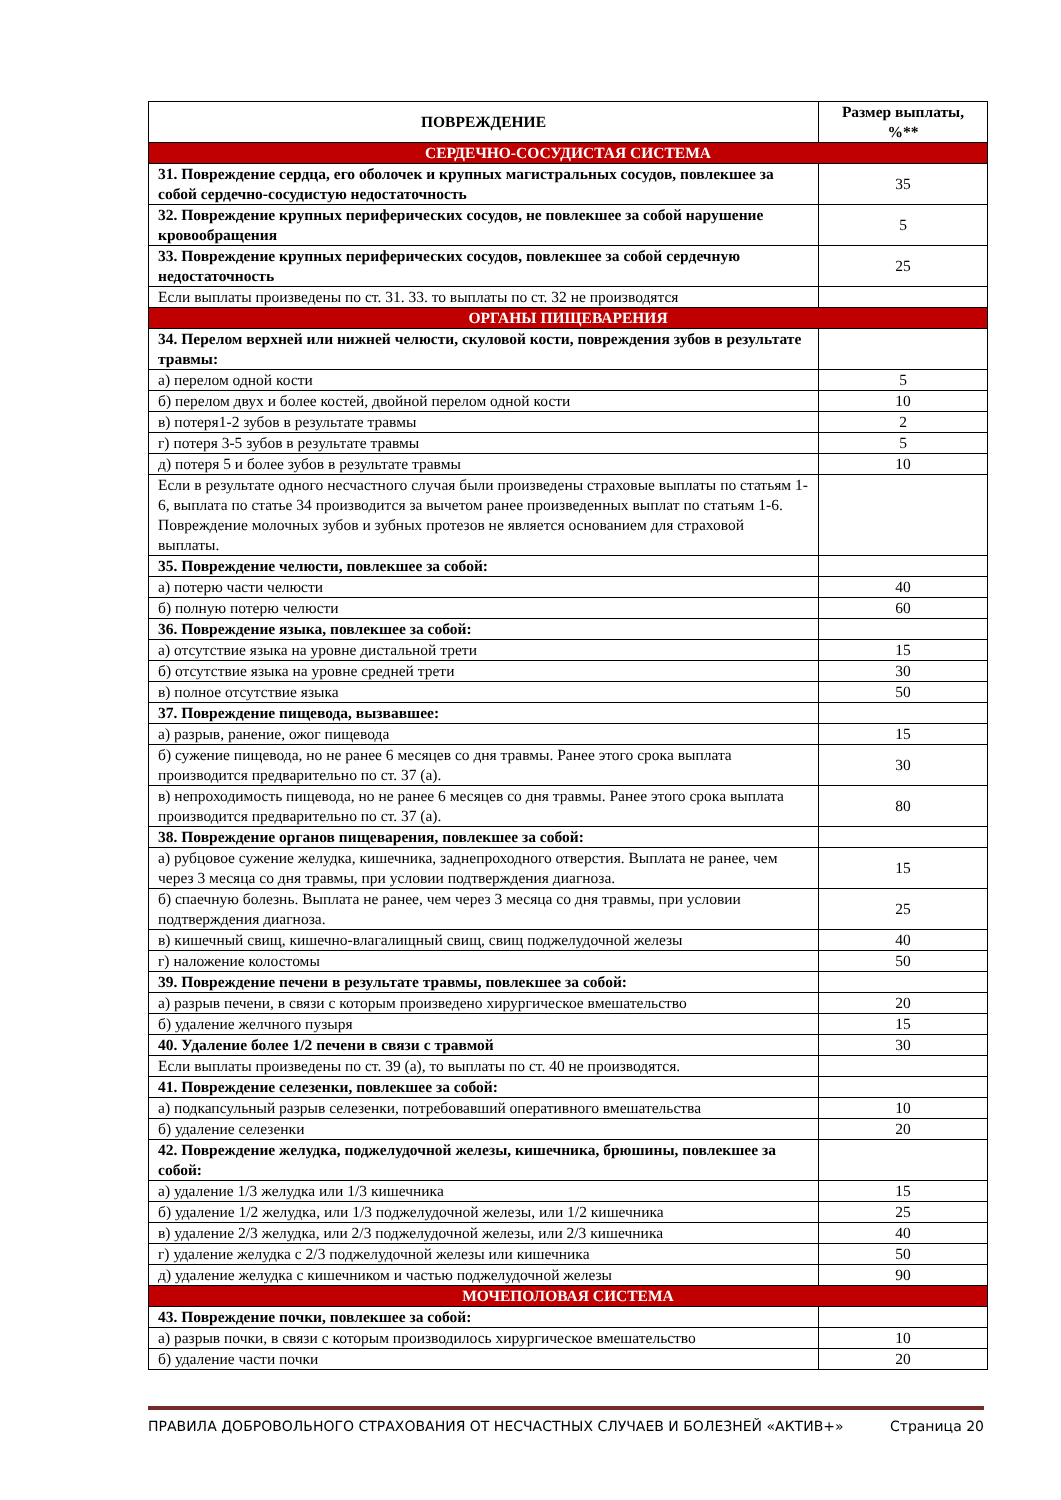| ПОВРЕЖДЕНИЕ | Размер выплаты, %** |
| --- | --- |
| СЕРДЕЧНО-СОСУДИСТАЯ СИСТЕМА | |
| 31. Повреждение сердца, его оболочек и крупных магистральных сосудов, повлекшее за собой сердечно-сосудистую недостаточность | 35 |
| 32. Повреждение крупных периферических сосудов, не повлекшее за собой нарушение кровообращения | 5 |
| 33. Повреждение крупных периферических сосудов, повлекшее за собой сердечную недостаточность | 25 |
| Если выплаты произведены по ст. 31. 33. то выплаты по ст. 32 не производятся | |
| ОРГАНЫ ПИЩЕВАРЕНИЯ | |
| 34. Перелом верхней или нижней челюсти, скуловой кости, повреждения зубов в результате травмы: | |
| а) перелом одной кости | 5 |
| б) перелом двух и более костей, двойной перелом одной кости | 10 |
| в) потеря1-2 зубов в результате травмы | 2 |
| г) потеря 3-5 зубов в результате травмы | 5 |
| д) потеря 5 и более зубов в результате травмы | 10 |
| Если в результате одного несчастного случая были произведены страховые выплаты по статьям 1-6, выплата по статье 34 производится за вычетом ранее произведенных выплат по статьям 1-6. Повреждение молочных зубов и зубных протезов не является основанием для страховой выплаты. | |
| 35. Повреждение челюсти, повлекшее за собой: | |
| а) потерю части челюсти | 40 |
| б) полную потерю челюсти | 60 |
| 36. Повреждение языка, повлекшее за собой: | |
| а) отсутствие языка на уровне дистальной трети | 15 |
| б) отсутствие языка на уровне средней трети | 30 |
| в) полное отсутствие языка | 50 |
| 37. Повреждение пищевода, вызвавшее: | |
| а) разрыв, ранение, ожог пищевода | 15 |
| б) сужение пищевода, но не ранее 6 месяцев со дня травмы. Ранее этого срока выплата производится предварительно по ст. 37 (а). | 30 |
| в) непроходимость пищевода, но не ранее 6 месяцев со дня травмы. Ранее этого срока выплата производится предварительно по ст. 37 (а). | 80 |
| 38. Повреждение органов пищеварения, повлекшее за собой: | |
| а) рубцовое сужение желудка, кишечника, заднепроходного отверстия. Выплата не ранее, чем через 3 месяца со дня травмы, при условии подтверждения диагноза. | 15 |
| б) спаечную болезнь. Выплата не ранее, чем через 3 месяца со дня травмы, при условии подтверждения диагноза. | 25 |
| в) кишечный свищ, кишечно-влагалищный свищ, свищ поджелудочной железы | 40 |
| г) наложение колостомы | 50 |
| 39. Повреждение печени в результате травмы, повлекшее за собой: | |
| а) разрыв печени, в связи с которым произведено хирургическое вмешательство | 20 |
| б) удаление желчного пузыря | 15 |
| 40. Удаление более 1/2 печени в связи с травмой | 30 |
| Если выплаты произведены по ст. 39 (а), то выплаты по ст. 40 не производятся. | |
| 41. Повреждение селезенки, повлекшее за собой: | |
| а) подкапсульный разрыв селезенки, потребовавший оперативного вмешательства | 10 |
| б) удаление селезенки | 20 |
| 42. Повреждение желудка, поджелудочной железы, кишечника, брюшины, повлекшее за собой: | |
| а) удаление 1/3 желудка или 1/3 кишечника | 15 |
| б) удаление 1/2 желудка, или 1/3 поджелудочной железы, или 1/2 кишечника | 25 |
| в) удаление 2/3 желудка, или 2/3 поджелудочной железы, или 2/3 кишечника | 40 |
| г) удаление желудка с 2/3 поджелудочной железы или кишечника | 50 |
| д) удаление желудка с кишечником и частью поджелудочной железы | 90 |
| МОЧЕПОЛОВАЯ СИСТЕМА | |
| 43. Повреждение почки, повлекшее за собой: | |
| а) разрыв почки, в связи с которым производилось хирургическое вмешательство | 10 |
| б) удаление части почки | 20 |
ПРАВИЛА ДОБРОВОЛЬНОГО СТРАХОВАНИЯ ОТ НЕСЧАСТНЫХ СЛУЧАЕВ И БОЛЕЗНЕЙ «АКТИВ+» Страница 20